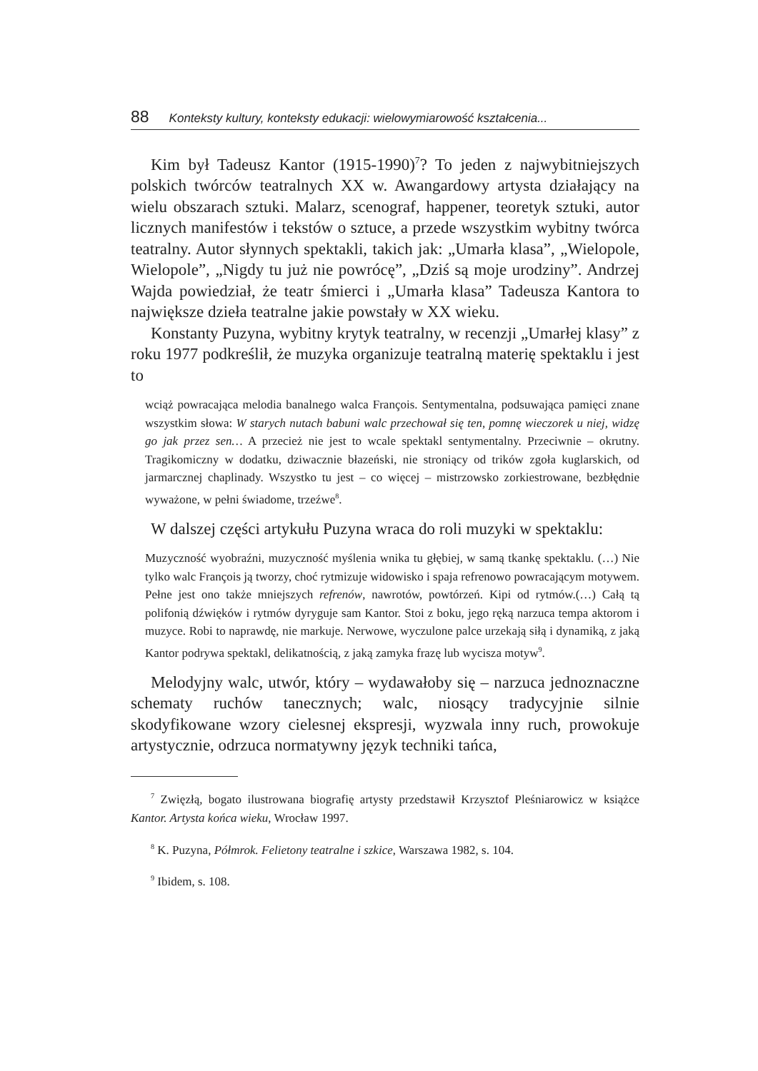88 Konteksty kultury, konteksty edukacji: wielowymiarowość kształcenia...
Kim był Tadeusz Kantor (1915-1990)<sup>7</sup>? To jeden z najwybitniejszych polskich twórców teatralnych XX w. Awangardowy artysta działający na wielu obszarach sztuki. Malarz, scenograf, happener, teoretyk sztuki, autor licznych manifestów i tekstów o sztuce, a przede wszystkim wybitny twórca teatralny. Autor słynnych spektakli, takich jak: „Umarła klasa”, „Wielopole, Wielopole”, „Nigdy tu już nie powrócę”, „Dziś są moje urodziny”. Andrzej Wajda powiedział, że teatr śmierci i „Umarła klasa” Tadeusza Kantora to największe dzieła teatralne jakie powstały w XX wieku.
Konstanty Puzyna, wybitny krytyk teatralny, w recenzji „Umarłej klasy” z roku 1977 podkreślił, że muzyka organizuje teatralną materię spektaklu i jest to
wciąż powracająca melodia banalnego walca François. Sentymentalna, podsuwająca pamięci znane wszystkim słowa: W starych nutach babuni walc przechował się ten, pomnę wieczorek u niej, widzę go jak przez sen… A przecież nie jest to wcale spektakl sentymentalny. Przeciwnie – okrutny. Tragikomiczny w dodatku, dziwacznie błazeński, nie stroniący od trików zgoła kuglarskich, od jarmarcznej chaplinady. Wszystko tu jest – co więcej – mistrzowsko zorkiestrowane, bezbłędnie wyważone, w pełni świadome, trzeźwe<sup>8</sup>.
W dalszej części artykułu Puzyna wraca do roli muzyki w spektaklu:
Muzyczność wyobraźni, muzyczność myślenia wnika tu głębiej, w samą tkankę spektaklu. (…) Nie tylko walc François ją tworzy, choć rytmizuje widowisko i spaja refrenowo powracającym motywem. Pełne jest ono także mniejszych refrenów, nawrotów, powtórzeń. Kipi od rytmów.(…) Całą tą polifonią dźwięków i rytmów dyryguje sam Kantor. Stoi z boku, jego ręką narzuca tempa aktorom i muzyce. Robi to naprawdę, nie markuje. Nerwowe, wyczulone palce urzekają siłą i dynamiką, z jaką Kantor podrywa spektakl, delikatnością, z jaką zamyka frazę lub wycisza motyw<sup>9</sup>.
Melodyjny walc, utwór, który – wydawałoby się – narzuca jednoznaczne schematy ruchów tanecznych; walc, niosący tradycyjnie silnie skodyfikowane wzory cielesnej ekspresji, wyzwala inny ruch, prowokuje artystycznie, odrzuca normatywny język techniki tańca,
<sup>7</sup> Zwięzłą, bogato ilustrowana biografię artysty przedstawił Krzysztof Pleśniarowicz w książce Kantor. Artysta końca wieku, Wrocław 1997.
<sup>8</sup> K. Puzyna, Półmrok. Felietony teatralne i szkice, Warszawa 1982, s. 104.
<sup>9</sup> Ibidem, s. 108.